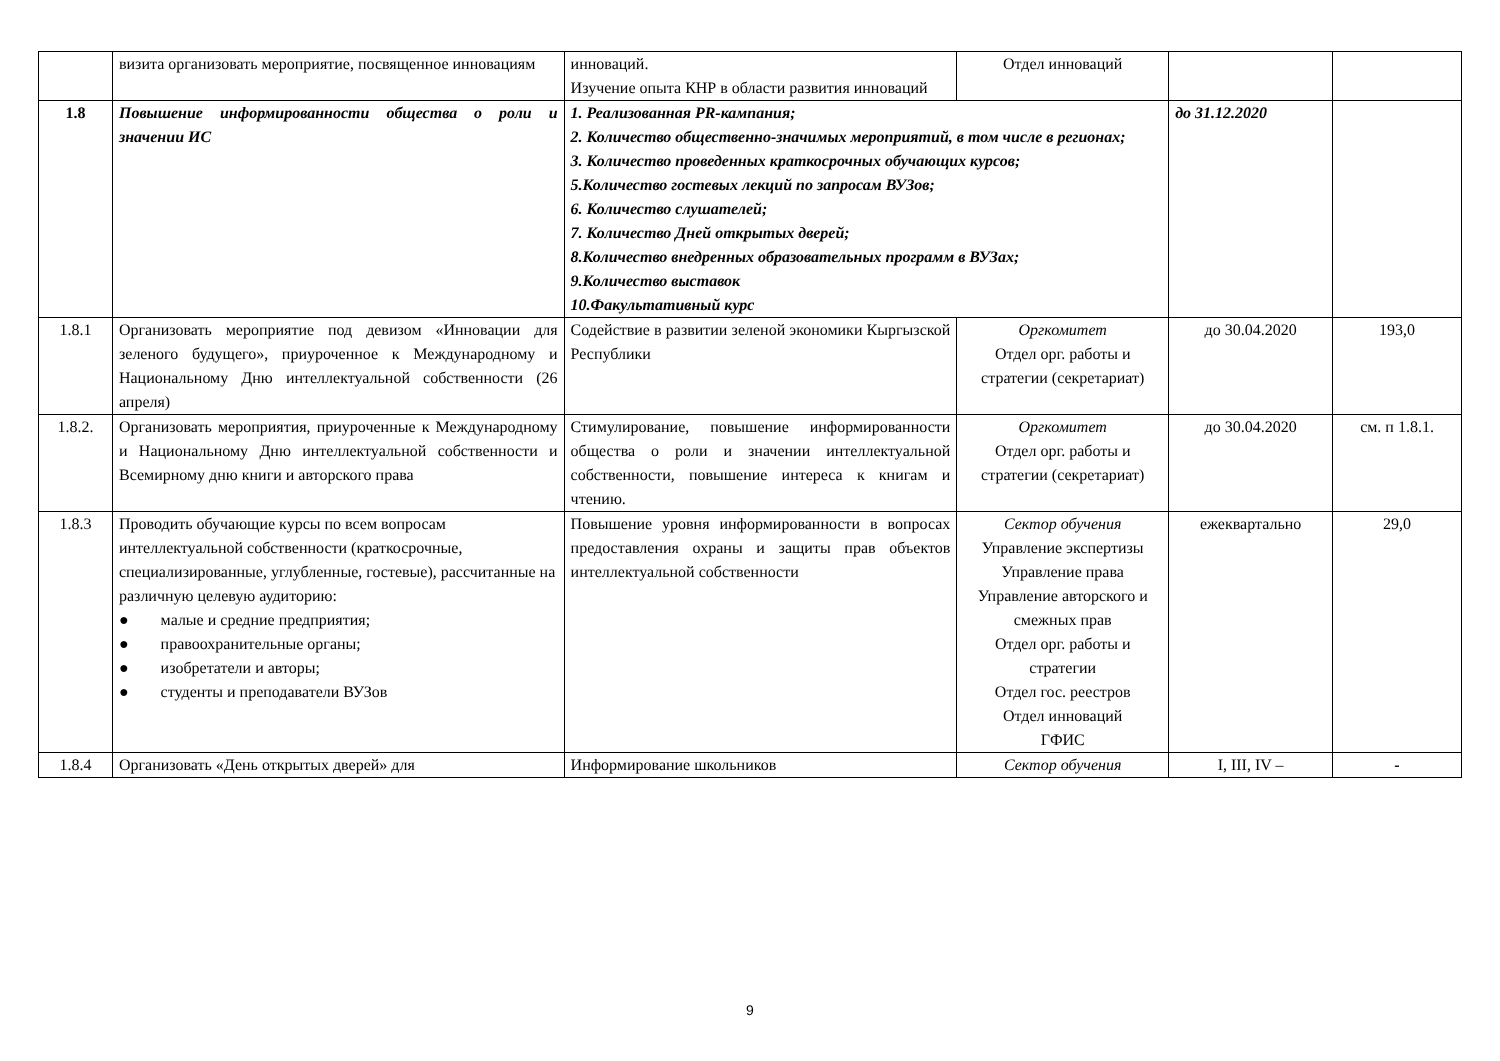| | визита организовать мероприятие, посвященное инновациям | инноваций. Изучение опыта КНР в области развития инноваций | Отдел инноваций | | |
| 1.8 | Повышение информированности общества о роли и значении ИС | 1. Реализованная PR-кампания; 2. Количество общественно-значимых мероприятий, в том числе в регионах; 3. Количество проведенных краткосрочных обучающих курсов; 5.Количество гостевых лекций по запросам ВУЗов; 6. Количество слушателей; 7. Количество Дней открытых дверей; 8.Количество внедренных образовательных программ в ВУЗах; 9.Количество выставок 10.Факультативный курс | | до 31.12.2020 | |
| 1.8.1 | Организовать мероприятие под девизом «Инновации для зеленого будущего», приуроченное к Международному и Национальному Дню интеллектуальной собственности (26 апреля) | Содействие в развитии зеленой экономики Кыргызской Республики | Оргкомитет Отдел орг. работы и стратегии (секретариат) | до 30.04.2020 | 193,0 |
| 1.8.2. | Организовать мероприятия, приуроченные к Международному и Национальному Дню интеллектуальной собственности и Всемирному дню книги и авторского права | Стимулирование, повышение информированности общества о роли и значении интеллектуальной собственности, повышение интереса к книгам и чтению. | Оргкомитет Отдел орг. работы и стратегии (секретариат) | до 30.04.2020 | см. п 1.8.1. |
| 1.8.3 | Проводить обучающие курсы по всем вопросам интеллектуальной собственности (краткосрочные, специализированные, углубленные, гостевые), рассчитанные на различную целевую аудиторию: ● малые и средние предприятия; ● правоохранительные органы; ● изобретатели и авторы; ● студенты и преподаватели ВУЗов | Повышение уровня информированности в вопросах предоставления охраны и защиты прав объектов интеллектуальной собственности | Сектор обучения Управление экспертизы Управление права Управление авторского и смежных прав Отдел орг. работы и стратегии Отдел гос. реестров Отдел инноваций ГФИС | ежеквартально | 29,0 |
| 1.8.4 | Организовать «День открытых дверей» для | Информирование школьников | Сектор обучения | I, III, IV – | - |
9